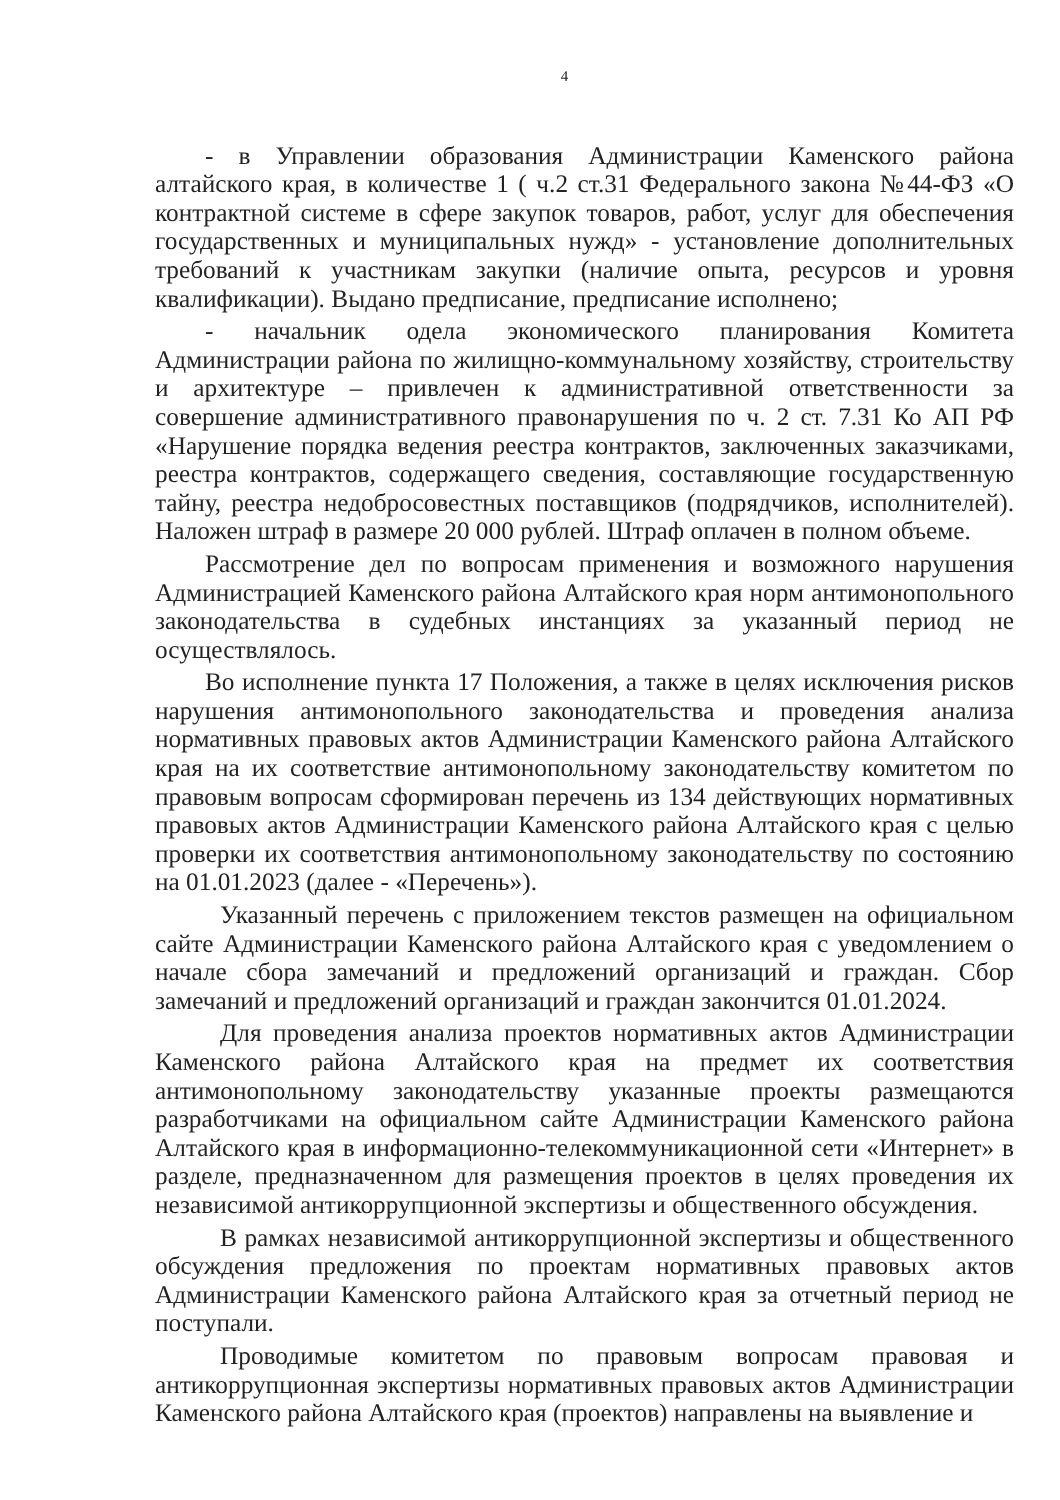4
- в Управлении образования Администрации Каменского района алтайского края, в количестве 1 ( ч.2 ст.31 Федерального закона №44-ФЗ «О контрактной системе в сфере закупок товаров, работ, услуг для обеспечения государственных и муниципальных нужд» - установление дополнительных требований к участникам закупки (наличие опыта, ресурсов и уровня квалификации). Выдано предписание, предписание исполнено;
- начальник одела экономического планирования Комитета Администрации района по жилищно-коммунальному хозяйству, строительству и архитектуре – привлечен к административной ответственности за совершение административного правонарушения по ч. 2 ст. 7.31 Ко АП РФ «Нарушение порядка ведения реестра контрактов, заключенных заказчиками, реестра контрактов, содержащего сведения, составляющие государственную тайну, реестра недобросовестных поставщиков (подрядчиков, исполнителей). Наложен штраф в размере 20 000 рублей. Штраф оплачен в полном объеме.
Рассмотрение дел по вопросам применения и возможного нарушения Администрацией Каменского района Алтайского края норм антимонопольного законодательства в судебных инстанциях за указанный период не осуществлялось.
Во исполнение пункта 17 Положения, а также в целях исключения рисков нарушения антимонопольного законодательства и проведения анализа нормативных правовых актов Администрации Каменского района Алтайского края на их соответствие антимонопольному законодательству комитетом по правовым вопросам сформирован перечень из 134 действующих нормативных правовых актов Администрации Каменского района Алтайского края с целью проверки их соответствия антимонопольному законодательству по состоянию на 01.01.2023 (далее - «Перечень»).
Указанный перечень с приложением текстов размещен на официальном сайте Администрации Каменского района Алтайского края с уведомлением о начале сбора замечаний и предложений организаций и граждан. Сбор замечаний и предложений организаций и граждан закончится 01.01.2024.
Для проведения анализа проектов нормативных актов Администрации Каменского района Алтайского края на предмет их соответствия антимонопольному законодательству указанные проекты размещаются разработчиками на официальном сайте Администрации Каменского района Алтайского края в информационно-телекоммуникационной сети «Интернет» в разделе, предназначенном для размещения проектов в целях проведения их независимой антикоррупционной экспертизы и общественного обсуждения.
В рамках независимой антикоррупционной экспертизы и общественного обсуждения предложения по проектам нормативных правовых актов Администрации Каменского района Алтайского края за отчетный период не поступали.
Проводимые комитетом по правовым вопросам правовая и антикоррупционная экспертизы нормативных правовых актов Администрации Каменского района Алтайского края (проектов) направлены на выявление и